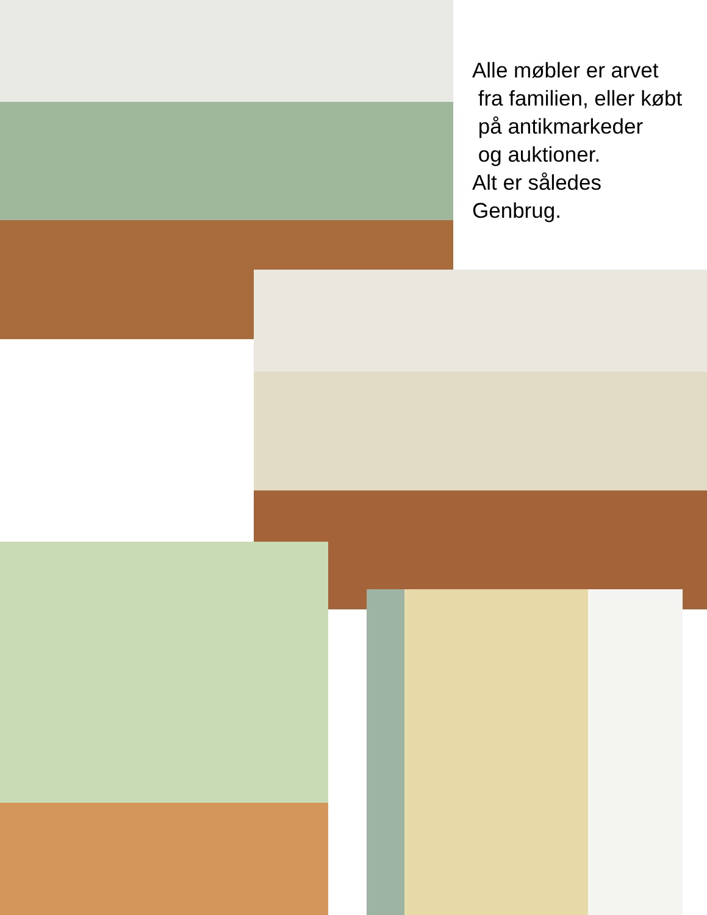Alle møbler er arvet
fra familien, eller købt
på antikmarkeder
og auktioner.
Alt er således
Genbrug.